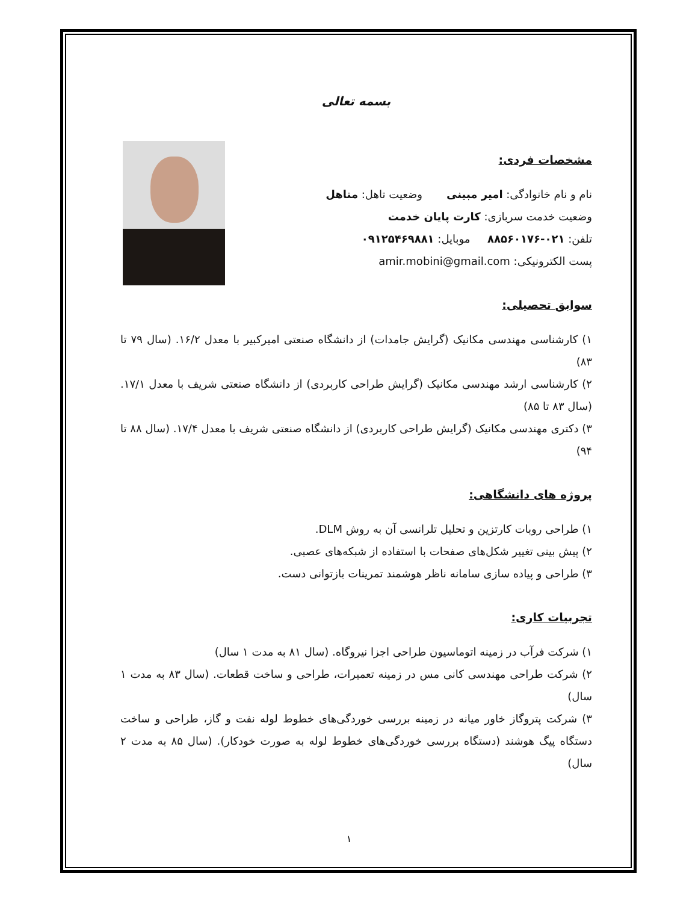بسمه تعالی
مشخصات فردی:
نام و نام خانوادگی: امیر مبینی وضعیت تاهل: متاهل
وضعیت خدمت سربازی: کارت پایان خدمت
تلفن: ۰۲۱-۸۸۵۶۰۱۷۶ موبایل: ۰۹۱۲۵۴۶۹۸۸۱
پست الکترونیکی: amir.mobini@gmail.com
سوابق تحصیلی:
۱) کارشناسی مهندسی مکانیک (گرایش جامدات) از دانشگاه صنعتی امیرکبیر با معدل ۱۶/۲. (سال ۷۹ تا ۸۳)
۲) کارشناسی ارشد مهندسی مکانیک (گرایش طراحی کاربردی) از دانشگاه صنعتی شریف با معدل ۱۷/۱. (سال ۸۳ تا ۸۵)
۳) دکتری مهندسی مکانیک (گرایش طراحی کاربردی) از دانشگاه صنعتی شریف با معدل ۱۷/۴. (سال ۸۸ تا ۹۴)
پروژه های دانشگاهی:
۱) طراحی روبات کارتزین و تحلیل تلرانسی آن به روش DLM.
۲) پیش بینی تغییر شکل‌های صفحات با استفاده از شبکه‌های عصبی.
۳) طراحی و پیاده سازی سامانه ناظر هوشمند تمرینات بازتوانی دست.
تجربیات کاری:
۱) شرکت فرآب در زمینه اتوماسیون طراحی اجزا نیروگاه. (سال ۸۱ به مدت ۱ سال)
۲) شرکت طراحی مهندسی کانی مس در زمینه تعمیرات، طراحی و ساخت قطعات. (سال ۸۳ به مدت ۱ سال)
۳) شرکت پتروگاز خاور میانه در زمینه بررسی خوردگی‌های خطوط لوله نفت و گاز، طراحی و ساخت دستگاه پیگ هوشند (دستگاه بررسی خوردگی‌های خطوط لوله به صورت خودکار). (سال ۸۵ به مدت ۲ سال)
۱